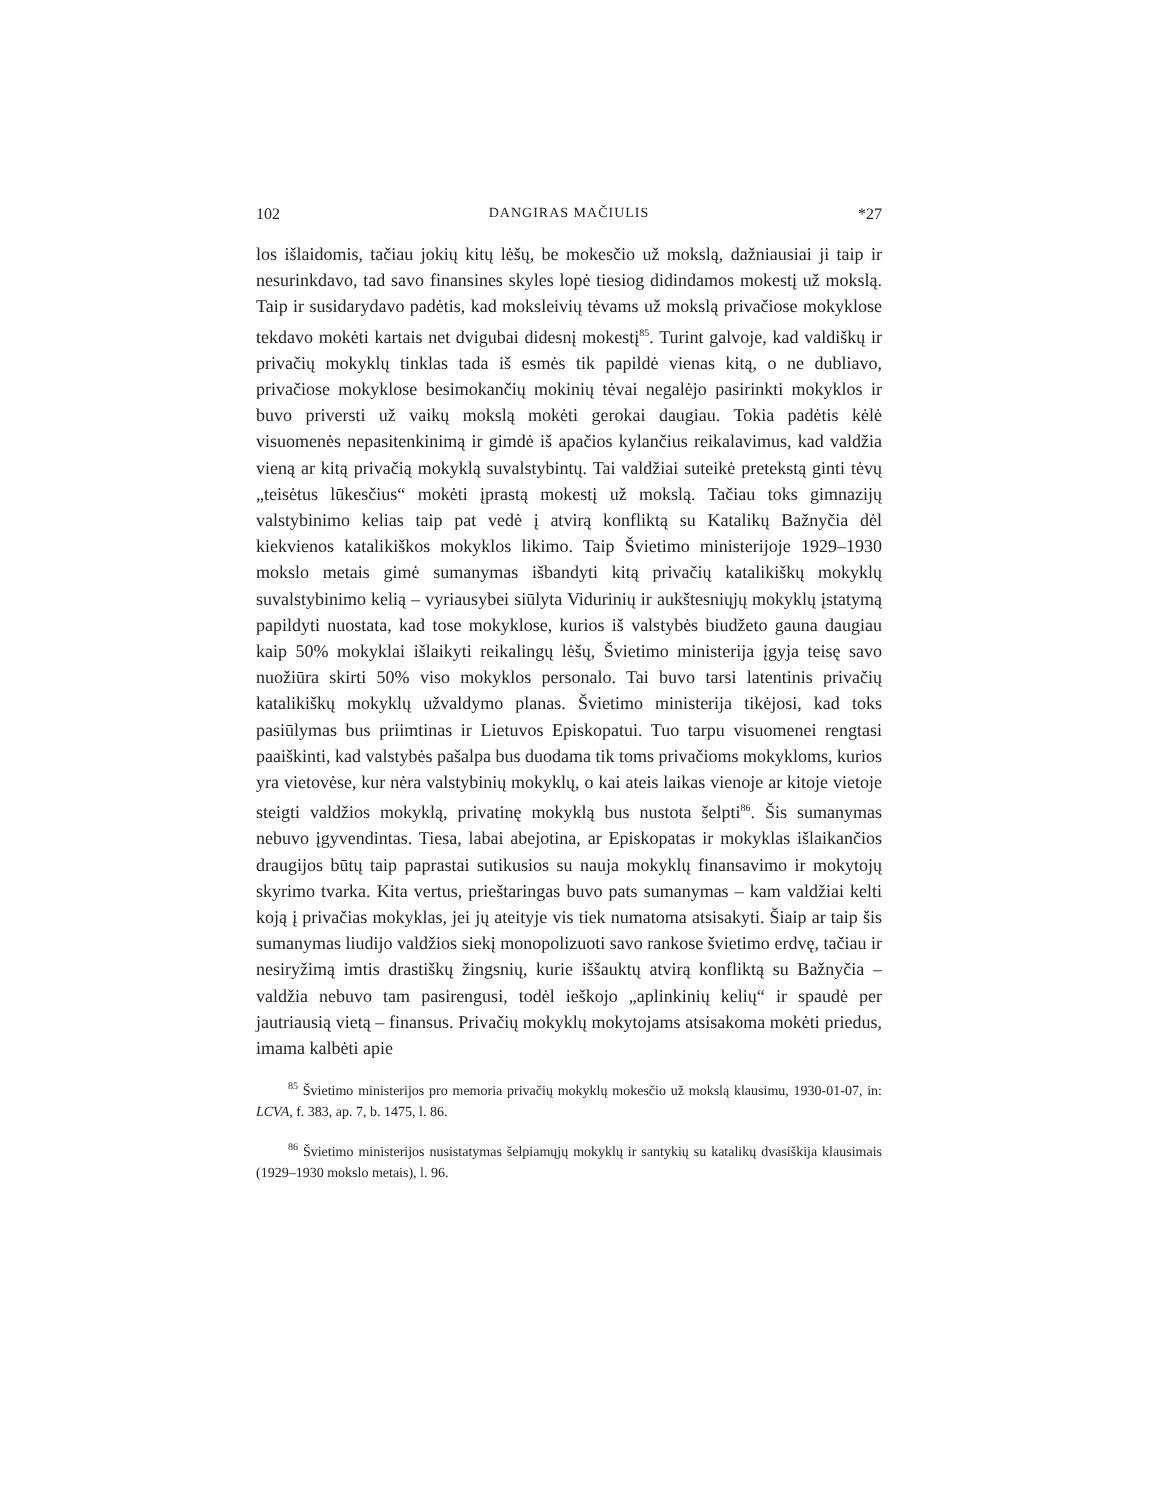102 DANGIRAS MAČIULIS *27
los išlaidomis, tačiau jokių kitų lėšų, be mokesčio už mokslą, dažniausiai ji taip ir nesurinkdavo, tad savo finansines skyles lopė tiesiog didindamos mokestį už mokslą. Taip ir susidarydavo padėtis, kad moksleivių tėvams už mokslą privačiose mokyklose tekdavo mokėti kartais net dvigubai didesnį mokestį<sup>85</sup>. Turint galvoje, kad valdiškų ir privačių mokyklų tinklas tada iš esmės tik papildė vienas kitą, o ne dubliavo, privačiose mokyklose besimokančių mokinių tėvai negalėjo pasirinkti mokyklos ir buvo priversti už vaikų mokslą mokėti gerokai daugiau. Tokia padėtis kėlė visuomenės nepasitenkinimą ir gimdė iš apačios kylančius reikalavimus, kad valdžia vieną ar kitą privačią mokyklą suvalstybintų. Tai valdžiai suteikė pretekstą ginti tėvų „teisėtus lūkesčius“ mokėti įprastą mokestį už mokslą. Tačiau toks gimnazijų valstybinimo kelias taip pat vedė į atvirą konfliktą su Katalikų Bažnyčia dėl kiekvienos katalikiškos mokyklos likimo. Taip Švietimo ministerijoje 1929–1930 mokslo metais gimė sumanymas išbandyti kitą privačių katalikiškų mokyklų suvalstybinimo kelią – vyriausybei siūlyta Vidurinių ir aukštesniųjų mokyklų įstatymą papildyti nuostata, kad tose mokyklose, kurios iš valstybės biudžeto gauna daugiau kaip 50% mokyklai išlaikyti reikalingų lėšų, Švietimo ministerija įgyja teisę savo nuožiūra skirti 50% viso mokyklos personalo. Tai buvo tarsi latentinis privačių katalikiškų mokyklų užvaldymo planas. Švietimo ministerija tikėjosi, kad toks pasiūlymas bus priimtinas ir Lietuvos Episkopatui. Tuo tarpu visuomenei rengtasi paaiškinti, kad valstybės pašalpa bus duodama tik toms privačioms mokykloms, kurios yra vietovėse, kur nėra valstybinių mokyklų, o kai ateis laikas vienoje ar kitoje vietoje steigti valdžios mokyklą, privatinę mokyklą bus nustota šelpti<sup>86</sup>. Šis sumanymas nebuvo įgyvendintas. Tiesa, labai abejotina, ar Episkopatas ir mokyklas išlaikančios draugijos būtų taip paprastai sutikusios su nauja mokyklų finansavimo ir mokytojų skyrimo tvarka. Kita vertus, prieštaringas buvo pats sumanymas – kam valdžiai kelti koją į privačias mokyklas, jei jų ateityje vis tiek numatoma atsisakyti. Šiaip ar taip šis sumanymas liudijo valdžios siekį monopolizuoti savo rankose švietimo erdvę, tačiau ir nesiryžimą imtis drastiškų žingsnių, kurie iššauktų atvirą konfliktą su Bažnyčia – valdžia nebuvo tam pasirengusi, todėl ieškojo „aplinkinių kelių“ ir spaudė per jautriausią vietą – finansus. Privačių mokyklų mokytojams atsisakoma mokėti priedus, imama kalbėti apie
<sup>85</sup> Švietimo ministerijos pro memoria privačių mokyklų mokesčio už mokslą klausimu, 1930-01-07, in: LCVA, f. 383, ap. 7, b. 1475, l. 86.
<sup>86</sup> Švietimo ministerijos nusistatymas šelpiamųjų mokyklų ir santykių su katalikų dvasiškija klausimais (1929–1930 mokslo metais), l. 96.